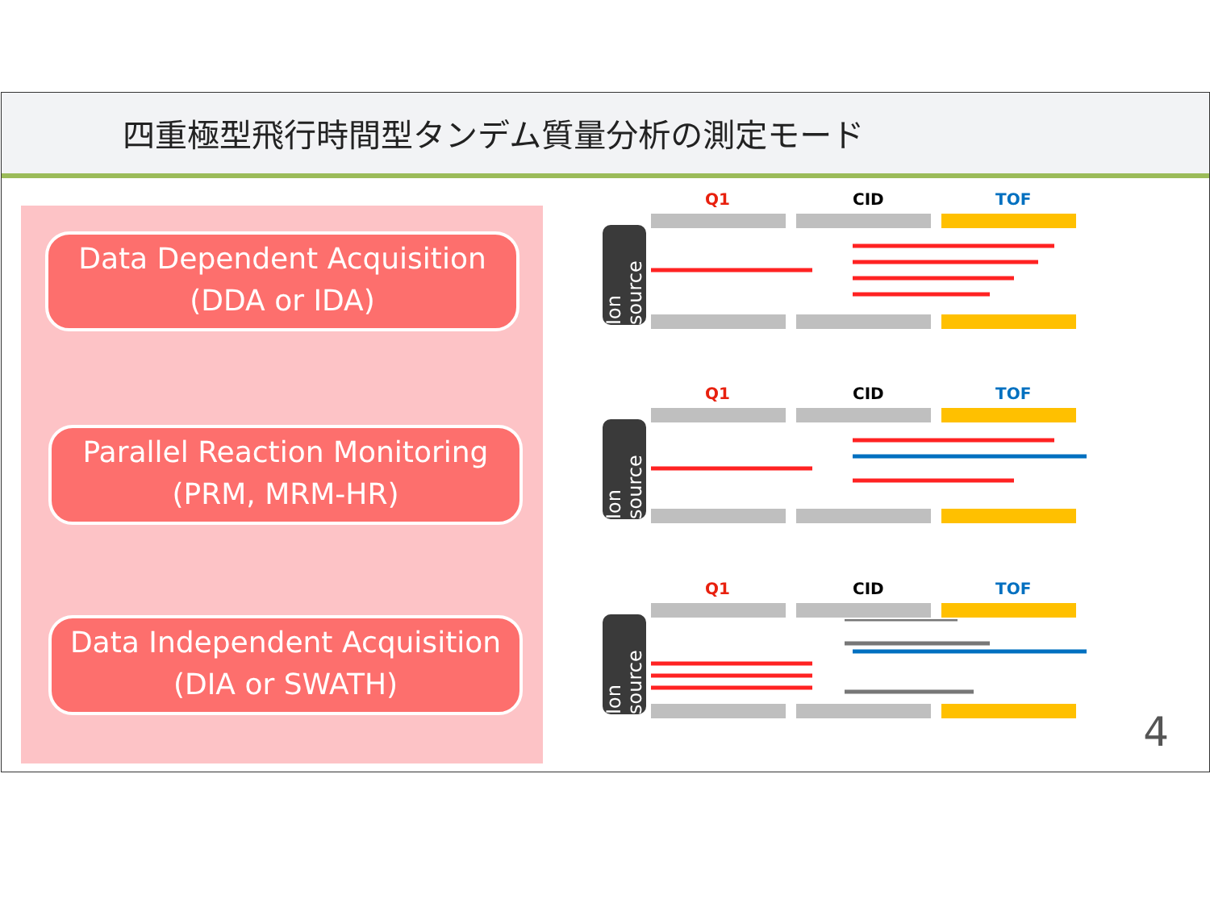四重極型飛行時間型タンデム質量分析の測定モード
Data Dependent Acquisition
(DDA or IDA)
Parallel Reaction Monitoring
(PRM, MRM-HR)
Data Independent Acquisition
(DIA or SWATH)
Q1 CID TOF
Ion source
Q1 CID TOF
Ion source
Q1 CID TOF
Ion source
4